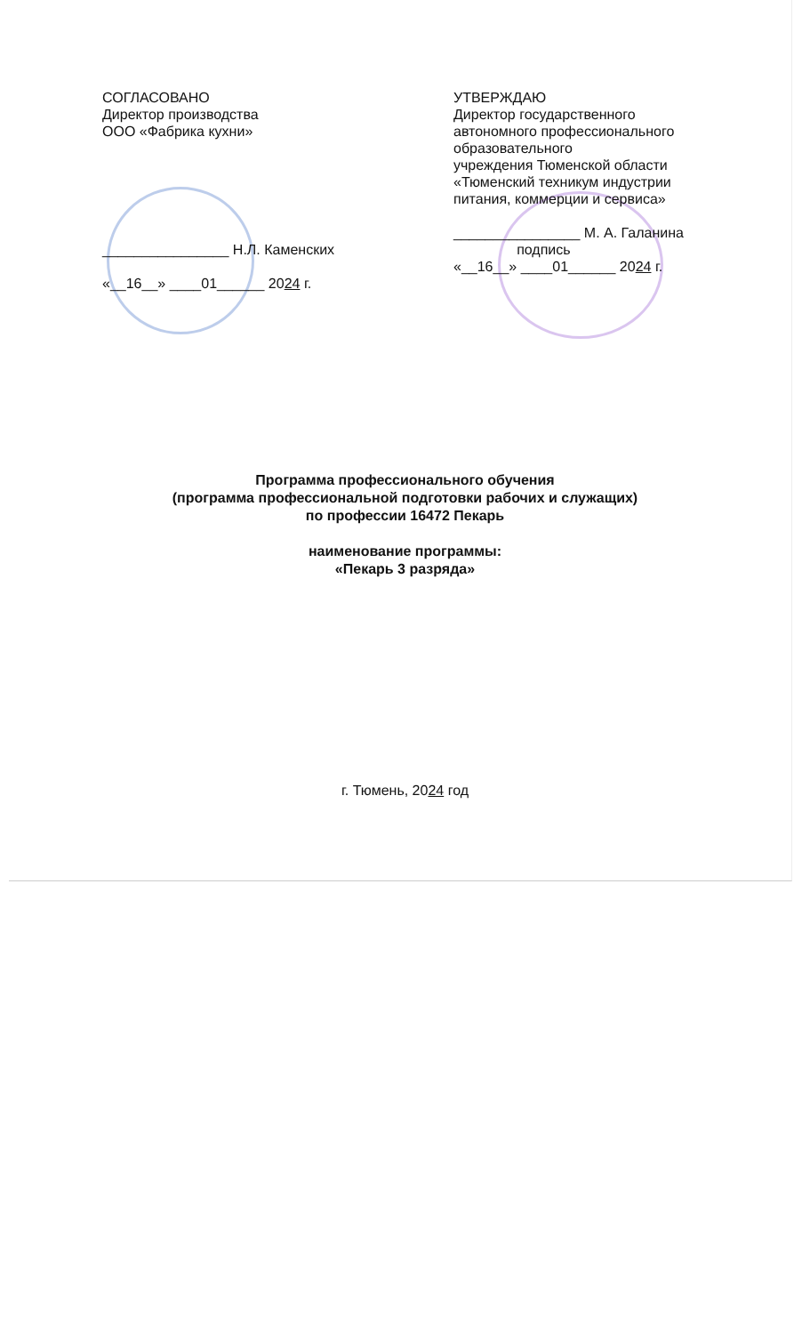СОГЛАСОВАНО
Директор производства
ООО «Фабрика кухни»
________________ Н.Л. Каменских
«__16__» ____01______ 2024 г.
УТВЕРЖДАЮ
Директор государственного автономного профессионального образовательного
учреждения Тюменской области «Тюменский техникум индустрии питания, коммерции и сервиса»
________________ М. А. Галанина
подпись
«__16__» ____01______ 2024 г.
Программа профессионального обучения
(программа профессиональной подготовки рабочих и служащих)
по профессии 16472 Пекарь
наименование программы:
«Пекарь 3 разряда»
г. Тюмень, 2024 год